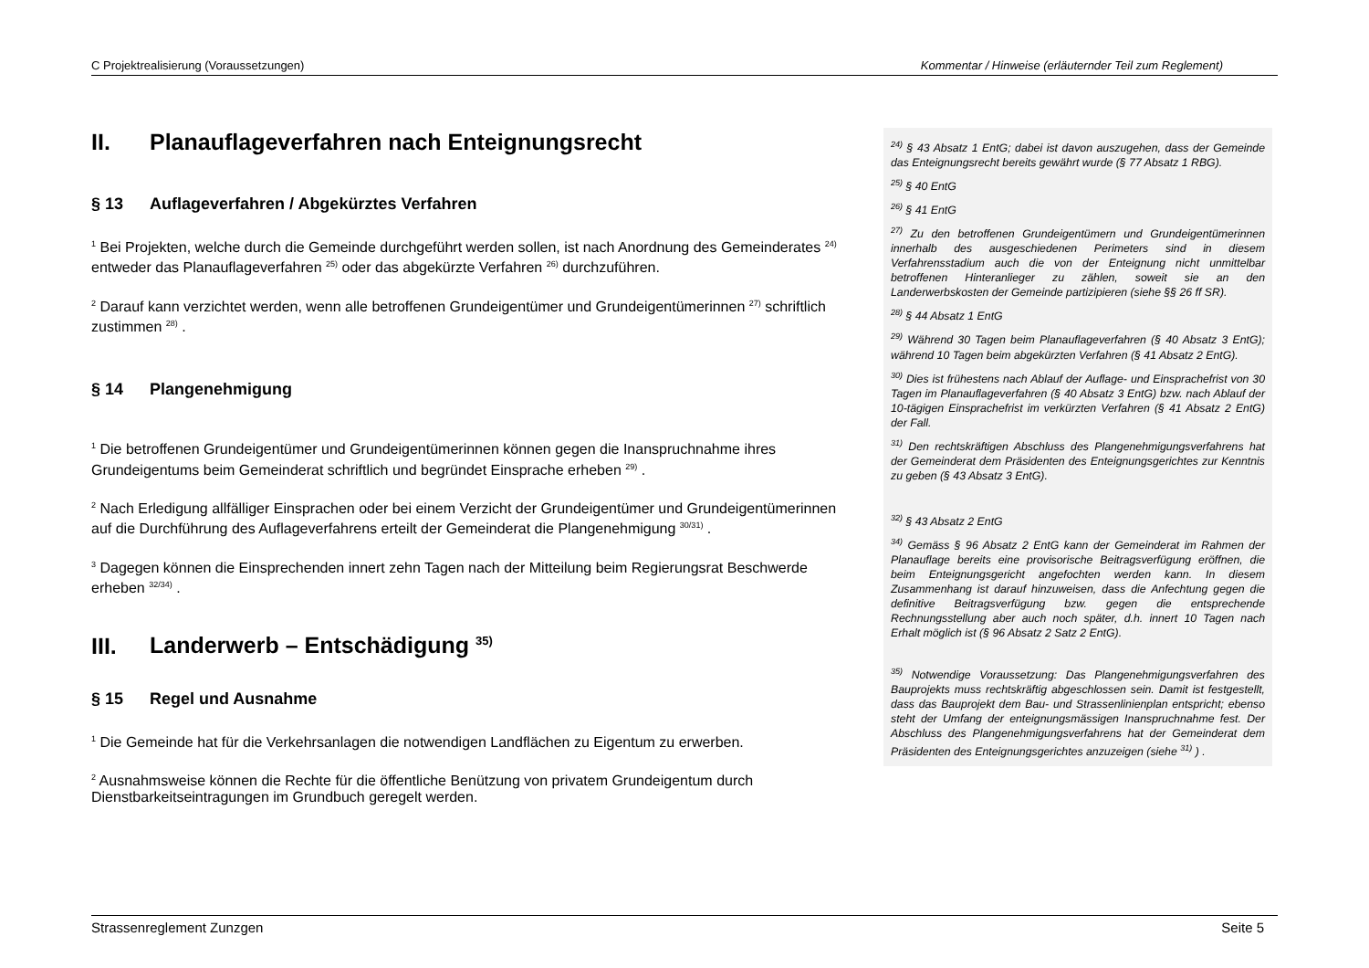C Projektrealisierung (Voraussetzungen) Kommentar / Hinweise (erläuternder Teil zum Reglement)
II. Planauflageverfahren nach Enteignungsrecht
§ 13 Auflageverfahren / Abgekürztes Verfahren
<sup>1</sup> Bei Projekten, welche durch die Gemeinde durchgeführt werden sollen, ist nach Anordnung des Gemeinderates <sup>24)</sup> entweder das Planauflageverfahren <sup>25)</sup> oder das abgekürzte Verfahren <sup>26)</sup> durchzuführen.
<sup>2</sup> Darauf kann verzichtet werden, wenn alle betroffenen Grundeigentümer und Grundeigentümerinnen <sup>27)</sup> schriftlich zustimmen <sup>28)</sup> .
§ 14 Plangenehmigung
<sup>1</sup> Die betroffenen Grundeigentümer und Grundeigentümerinnen können gegen die Inanspruchnahme ihres Grundeigentums beim Gemeinderat schriftlich und begründet Einsprache erheben <sup>29)</sup> .
<sup>2</sup> Nach Erledigung allfälliger Einsprachen oder bei einem Verzicht der Grundeigentümer und Grundeigentümerinnen auf die Durchführung des Auflageverfahrens erteilt der Gemeinderat die Plangenehmigung <sup>30/31)</sup> .
<sup>3</sup> Dagegen können die Einsprechenden innert zehn Tagen nach der Mitteilung beim Regierungsrat Beschwerde erheben <sup>32/34)</sup> .
III. Landerwerb – Entschädigung <sup>35)</sup>
§ 15 Regel und Ausnahme
<sup>1</sup> Die Gemeinde hat für die Verkehrsanlagen die notwendigen Landflächen zu Eigentum zu erwerben.
<sup>2</sup> Ausnahmsweise können die Rechte für die öffentliche Benützung von privatem Grundeigentum durch Dienstbarkeitseintragungen im Grundbuch geregelt werden.
<sup>24)</sup> § 43 Absatz 1 EntG; dabei ist davon auszugehen, dass der Gemeinde das Enteignungsrecht bereits gewährt wurde (§ 77 Absatz 1 RBG).
<sup>25)</sup> § 40 EntG
<sup>26)</sup> § 41 EntG
<sup>27)</sup> Zu den betroffenen Grundeigentümern und Grundeigentümerinnen innerhalb des ausgeschiedenen Perimeters sind in diesem Verfahrensstadium auch die von der Enteignung nicht unmittelbar betroffenen Hinteranlieger zu zählen, soweit sie an den Landerwerbskosten der Gemeinde partizipieren (siehe §§ 26 ff SR).
<sup>28)</sup> § 44 Absatz 1 EntG
<sup>29)</sup> Während 30 Tagen beim Planauflageverfahren (§ 40 Absatz 3 EntG); während 10 Tagen beim abgekürzten Verfahren (§ 41 Absatz 2 EntG).
<sup>30)</sup> Dies ist frühestens nach Ablauf der Auflage- und Einsprachefrist von 30 Tagen im Planauflageverfahren (§ 40 Absatz 3 EntG) bzw. nach Ablauf der 10-tägigen Einsprachefrist im verkürzten Verfahren (§ 41 Absatz 2 EntG) der Fall.
<sup>31)</sup> Den rechtskräftigen Abschluss des Plangenehmigungsverfahrens hat der Gemeinderat dem Präsidenten des Enteignungsgerichtes zur Kenntnis zu geben (§ 43 Absatz 3 EntG).
<sup>32)</sup> § 43 Absatz 2 EntG
<sup>34)</sup> Gemäss § 96 Absatz 2 EntG kann der Gemeinderat im Rahmen der Planauflage bereits eine provisorische Beitragsverfügung eröffnen, die beim Enteignungsgericht angefochten werden kann. In diesem Zusammenhang ist darauf hinzuweisen, dass die Anfechtung gegen die definitive Beitragsverfügung bzw. gegen die entsprechende Rechnungsstellung aber auch noch später, d.h. innert 10 Tagen nach Erhalt möglich ist (§ 96 Absatz 2 Satz 2 EntG).
<sup>35)</sup> Notwendige Voraussetzung: Das Plangenehmigungsverfahren des Bauprojekts muss rechtskräftig abgeschlossen sein. Damit ist festgestellt, dass das Bauprojekt dem Bau- und Strassenlinienplan entspricht; ebenso steht der Umfang der enteignungsmässigen Inanspruchnahme fest. Der Abschluss des Plangenehmigungsverfahrens hat der Gemeinderat dem Präsidenten des Enteignungsgerichtes anzuzeigen (siehe <sup>31)</sup> ) .
Strassenreglement Zunzgen Seite 5